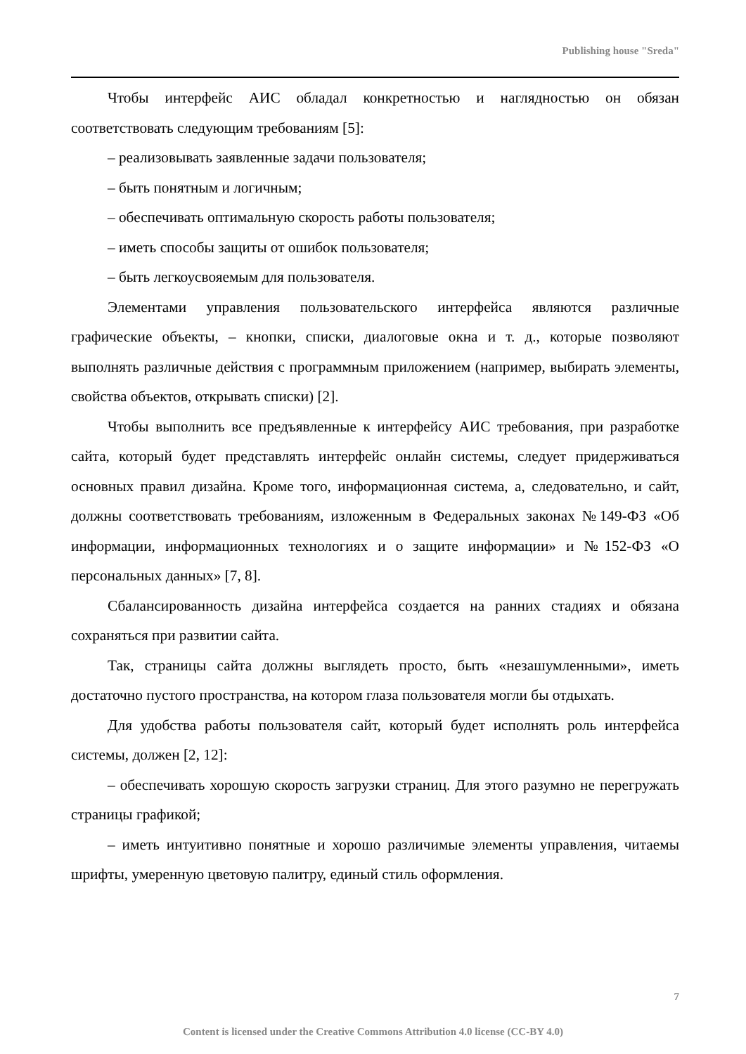Publishing house "Sreda"
Чтобы интерфейс АИС обладал конкретностью и наглядностью он обязан соответствовать следующим требованиям [5]:
– реализовывать заявленные задачи пользователя;
– быть понятным и логичным;
– обеспечивать оптимальную скорость работы пользователя;
– иметь способы защиты от ошибок пользователя;
– быть легкоусвояемым для пользователя.
Элементами управления пользовательского интерфейса являются различные графические объекты, – кнопки, списки, диалоговые окна и т. д., которые позволяют выполнять различные действия с программным приложением (например, выбирать элементы, свойства объектов, открывать списки) [2].
Чтобы выполнить все предъявленные к интерфейсу АИС требования, при разработке сайта, который будет представлять интерфейс онлайн системы, следует придерживаться основных правил дизайна. Кроме того, информационная система, а, следовательно, и сайт, должны соответствовать требованиям, изложенным в Федеральных законах №149-ФЗ «Об информации, информационных технологиях и о защите информации» и №152-ФЗ «О персональных данных» [7, 8].
Сбалансированность дизайна интерфейса создается на ранних стадиях и обязана сохраняться при развитии сайта.
Так, страницы сайта должны выглядеть просто, быть «незашумленными», иметь достаточно пустого пространства, на котором глаза пользователя могли бы отдыхать.
Для удобства работы пользователя сайт, который будет исполнять роль интерфейса системы, должен [2, 12]:
– обеспечивать хорошую скорость загрузки страниц. Для этого разумно не перегружать страницы графикой;
– иметь интуитивно понятные и хорошо различимые элементы управления, читаемы шрифты, умеренную цветовую палитру, единый стиль оформления.
7
Content is licensed under the Creative Commons Attribution 4.0 license (CC-BY 4.0)